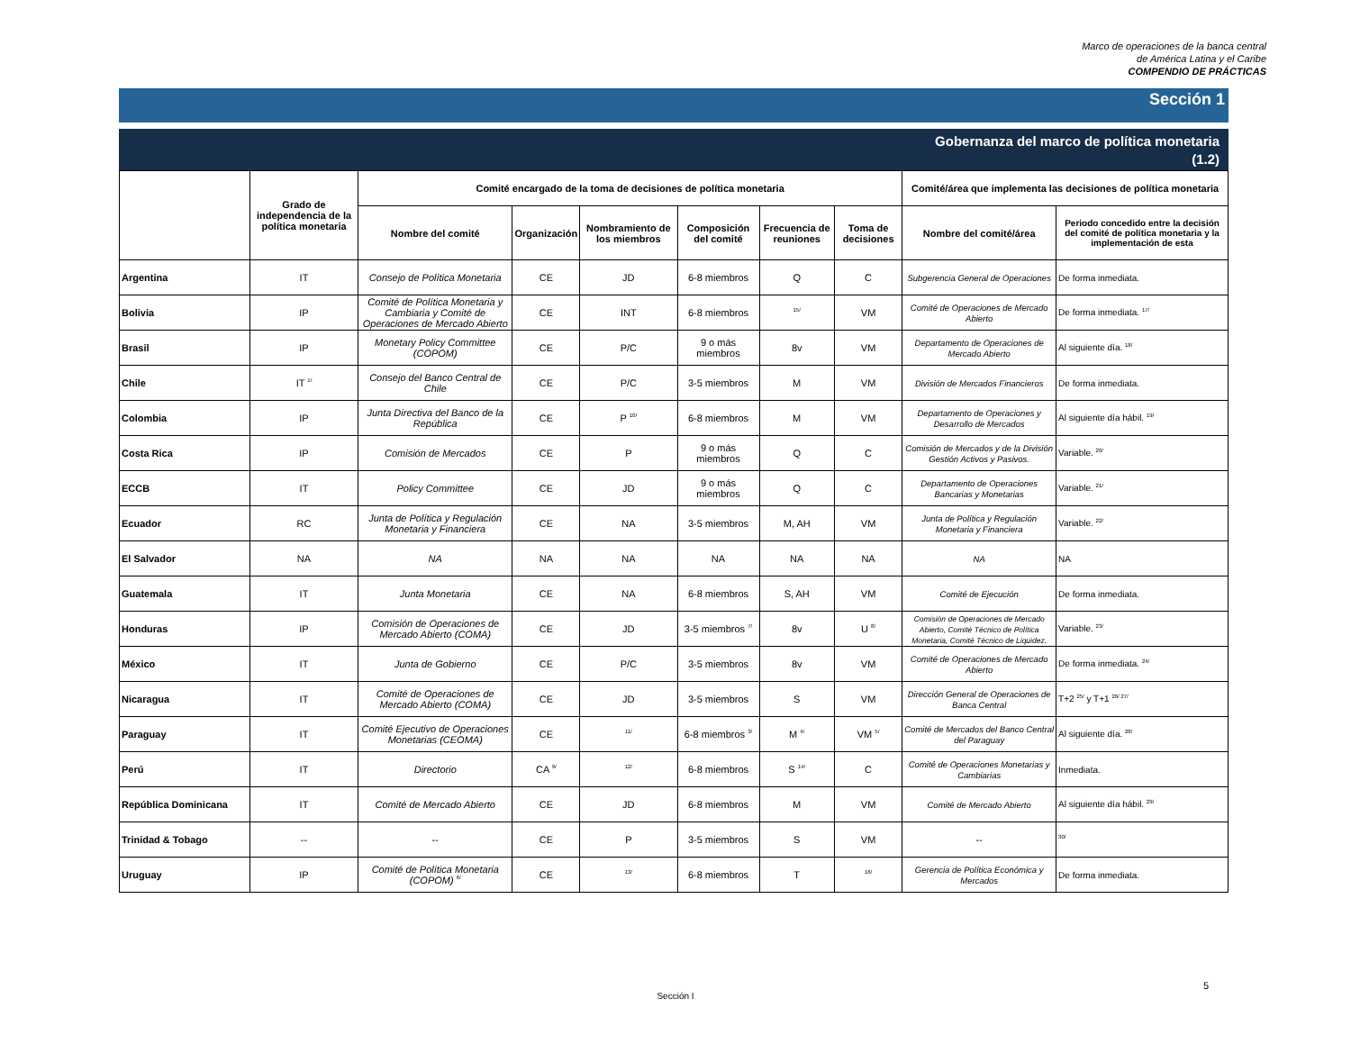Marco de operaciones de la banca central
de América Latina y el Caribe
COMPENDIO DE PRÁCTICAS
Sección 1
Gobernanza del marco de política monetaria
(1.2)
| | Grado de independencia de la política monetaria | Comité encargado de la toma de decisiones de política monetaria | | | | | | Comité/área que implementa las decisiones de política monetaria | |
| --- | --- | --- | --- | --- | --- | --- | --- | --- | --- |
| | | Nombre del comité | Organización | Nombramiento de los miembros | Composición del comité | Frecuencia de reuniones | Toma de decisiones | Nombre del comité/área | Periodo concedido entre la decisión del comité de política monetaria y la implementación de esta |
| Argentina | IT | Consejo de Política Monetaria | CE | JD | 6-8 miembros | Q | C | Subgerencia General de Operaciones | De forma inmediata. |
| Bolivia | IP | Comité de Política Monetaria y Cambiaria y Comité de Operaciones de Mercado Abierto | CE | INT | 6-8 miembros | <sup>15/</sup> | VM | Comité de Operaciones de Mercado Abierto | De forma inmediata. <sup>17/</sup> |
| Brasil | IP | Monetary Policy Committee (COPOM) | CE | P/C | 9 o más miembros | 8v | VM | Departamento de Operaciones de Mercado Abierto | Al siguiente día. <sup>18/</sup> |
| Chile | IT <sup>1/</sup> | Consejo del Banco Central de Chile | CE | P/C | 3-5 miembros | M | VM | División de Mercados Financieros | De forma inmediata. |
| Colombia | IP | Junta Directiva del Banco de la República | CE | P <sup>10/</sup> | 6-8 miembros | M | VM | Departamento de Operaciones y Desarrollo de Mercados | Al siguiente día hábil. <sup>19/</sup> |
| Costa Rica | IP | Comisión de Mercados | CE | P | 9 o más miembros | Q | C | Comisión de Mercados y de la División Gestión Activos y Pasivos. | Variable. <sup>20/</sup> |
| ECCB | IT | Policy Committee | CE | JD | 9 o más miembros | Q | C | Departamento de Operaciones Bancarias y Monetarias | Variable. <sup>21/</sup> |
| Ecuador | RC | Junta de Política y Regulación Monetaria y Financiera | CE | NA | 3-5 miembros | M, AH | VM | Junta de Política y Regulación Monetaria y Financiera | Variable. <sup>22/</sup> |
| El Salvador | NA | NA | NA | NA | NA | NA | NA | NA | NA |
| Guatemala | IT | Junta Monetaria | CE | NA | 6-8 miembros | S, AH | VM | Comité de Ejecución | De forma inmediata. |
| Honduras | IP | Comisión de Operaciones de Mercado Abierto (COMA) | CE | JD | 3-5 miembros <sup>7/</sup> | 8v | U <sup>8/</sup> | Comisión de Operaciones de Mercado Abierto, Comité Técnico de Política Monetaria, Comité Técnico de Liquidez. | Variable. <sup>23/</sup> |
| México | IT | Junta de Gobierno | CE | P/C | 3-5 miembros | 8v | VM | Comité de Operaciones de Mercado Abierto | De forma inmediata. <sup>24/</sup> |
| Nicaragua | IT | Comité de Operaciones de Mercado Abierto (COMA) | CE | JD | 3-5 miembros | S | VM | Dirección General de Operaciones de Banca Central | T+2 <sup>25/</sup> y T+1 <sup>26/ 27/</sup> |
| Paraguay | IT | Comité Ejecutivo de Operaciones Monetarias (CEOMA) | CE | <sup>11/</sup> | 6-8 miembros <sup>3/</sup> | M <sup>4/</sup> | VM <sup>5/</sup> | Comité de Mercados del Banco Central del Paraguay | Al siguiente día. <sup>28/</sup> |
| Perú | IT | Directorio | CA <sup>9/</sup> | <sup>12/</sup> | 6-8 miembros | S <sup>14/</sup> | C | Comité de Operaciones Monetarias y Cambiarias | Inmediata. |
| República Dominicana | IT | Comité de Mercado Abierto | CE | JD | 6-8 miembros | M | VM | Comité de Mercado Abierto | Al siguiente día hábil. <sup>29/</sup> |
| Trinidad & Tobago | -- | -- | CE | P | 3-5 miembros | S | VM | -- | <sup>30/</sup> |
| Uruguay | IP | Comité de Política Monetaria (COPOM) <sup>6/</sup> | CE | <sup>13/</sup> | 6-8 miembros | T | <sup>16/</sup> | Gerencia de Política Económica y Mercados | De forma inmediata. |
5
Sección I